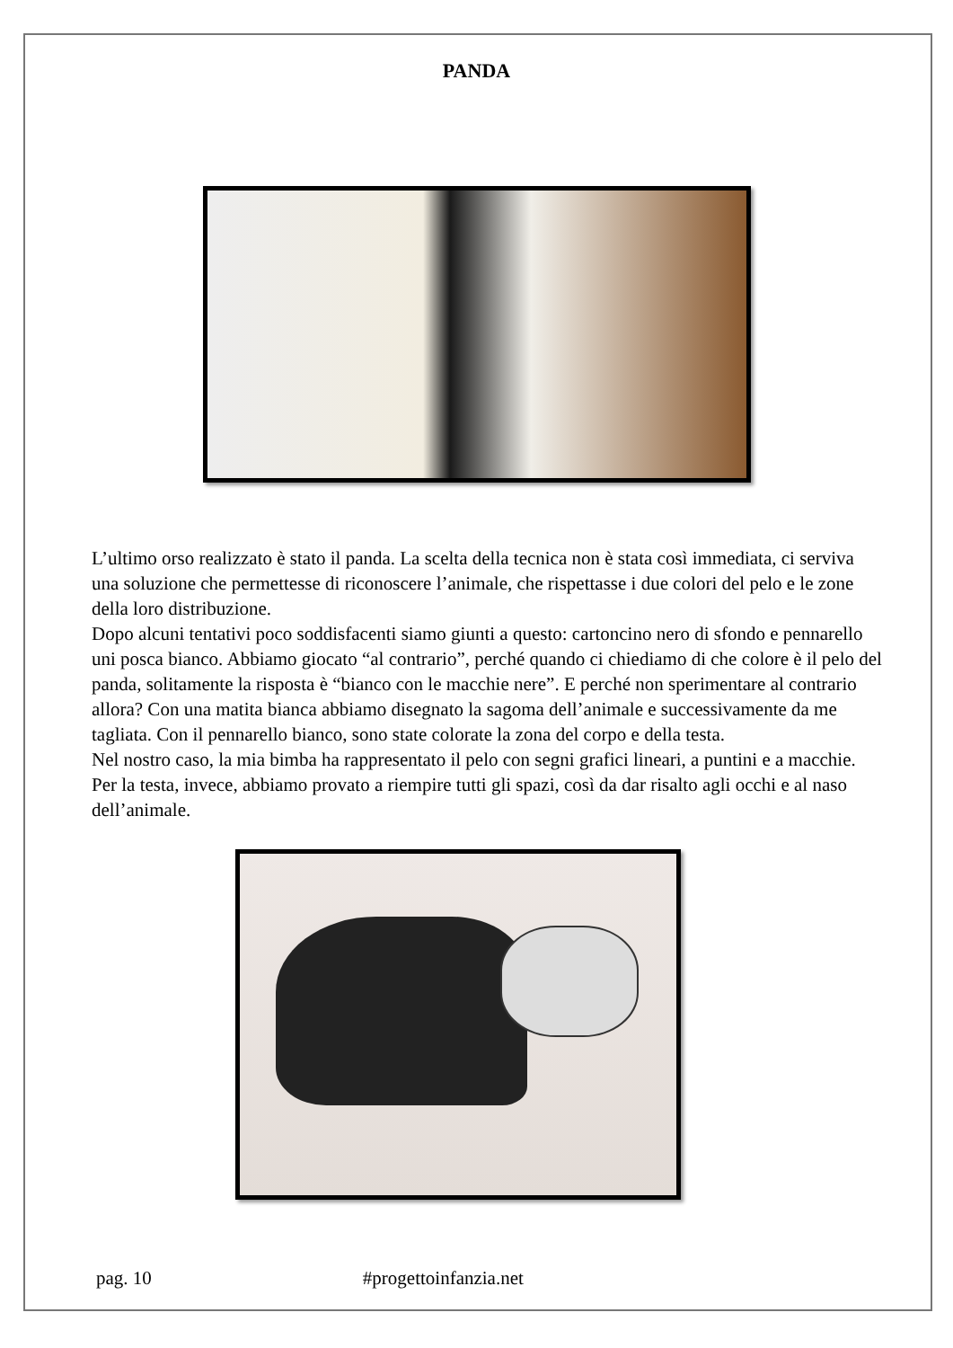PANDA
L’ultimo orso realizzato è stato il panda. La scelta della tecnica non è stata così immediata, ci serviva una soluzione che permettesse di riconoscere l’animale, che rispettasse i due colori del pelo e le zone della loro distribuzione.
Dopo alcuni tentativi poco soddisfacenti siamo giunti a questo: cartoncino nero di sfondo e pennarello uni posca bianco. Abbiamo giocato “al contrario”, perché quando ci chiediamo di che colore è il pelo del panda, solitamente la risposta è “bianco con le macchie nere”. E perché non sperimentare al contrario allora? Con una matita bianca abbiamo disegnato la sagoma dell’animale e successivamente da me tagliata. Con il pennarello bianco, sono state colorate la zona del corpo e della testa.
Nel nostro caso, la mia bimba ha rappresentato il pelo con segni grafici lineari, a puntini e a macchie. Per la testa, invece, abbiamo provato a riempire tutti gli spazi, così da dar risalto agli occhi e al naso dell’animale.
pag. 10 #progettoinfanzia.net